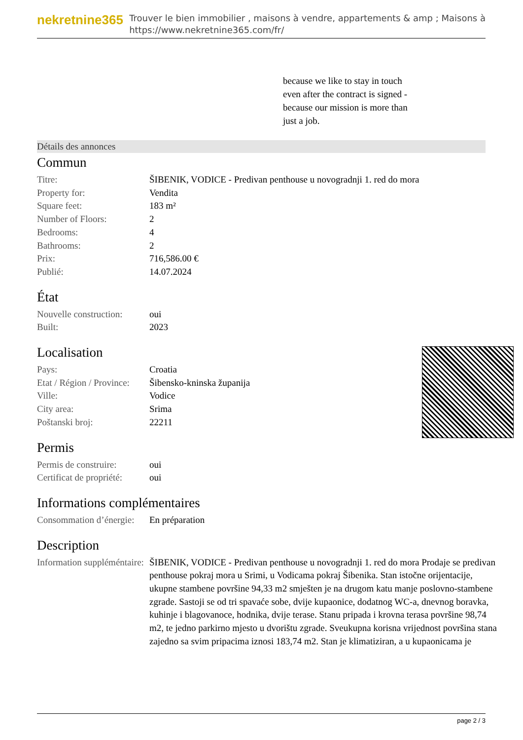nekretnine365
Trouver le bien immobilier , maisons à vendre, appartements & amp ; Maisons à
https://www.nekretnine365.com/fr/
because we like to stay in touch even after the contract is signed - because our mission is more than just a job.
Détails des annonces
Commun
| Titre: | ŠIBENIK, VODICE - Predivan penthouse u novogradnji 1. red do mora |
| Property for: | Vendita |
| Square feet: | 183 m² |
| Number of Floors: | 2 |
| Bedrooms: | 4 |
| Bathrooms: | 2 |
| Prix: | 716,586.00 € |
| Publié: | 14.07.2024 |
État
| Nouvelle construction: | oui |
| Built: | 2023 |
Localisation
| Pays: | Croatia |
| Etat / Région / Province: | Šibensko-kninska županija |
| Ville: | Vodice |
| City area: | Srima |
| Poštanski broj: | 22211 |
Permis
| Permis de construire: | oui |
| Certificat de propriété: | oui |
Informations complémentaires
| Consommation d’énergie: | En préparation |
Description
| Information suppléméntaire: | ŠIBENIK, VODICE - Predivan penthouse u novogradnji 1. red do mora Prodaje se predivan penthouse pokraj mora u Srimi, u Vodicama pokraj Šibenika. Stan istočne orijentacije, ukupne stambene površine 94,33 m2 smješten je na drugom katu manje poslovno-stambene zgrade. Sastoji se od tri spavaće sobe, dvije kupaonice, dodatnog WC-a, dnevnog boravka, kuhinje i blagovanoce, hodnika, dvije terase. Stanu pripada i krovna terasa površine 98,74 m2, te jedno parkirno mjesto u dvorištu zgrade. Sveukupna korisna vrijednost površina stana zajedno sa svim pripacima iznosi 183,74 m2. Stan je klimatiziran, a u kupaonicama je |
page 2 / 3